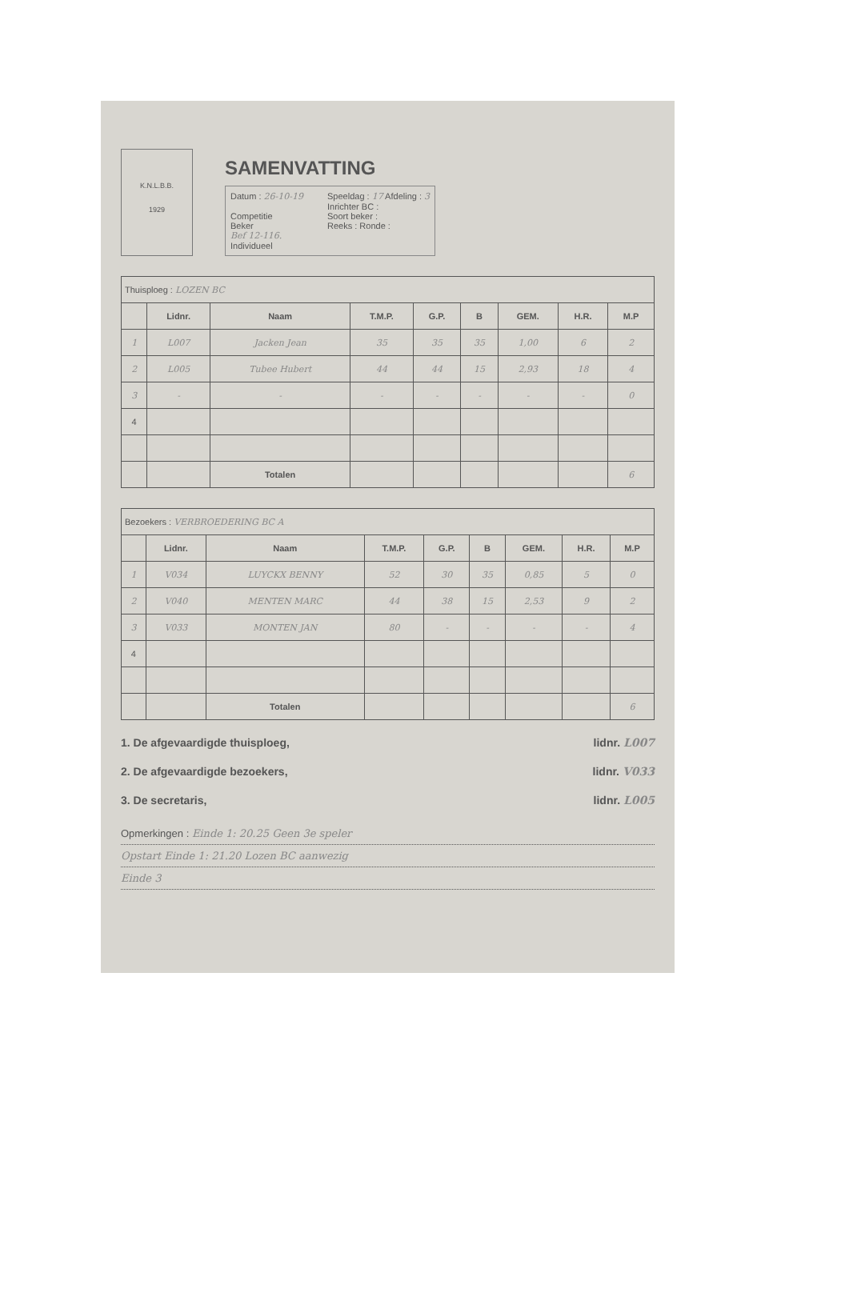K.N.L.B.B.
1929
SAMENVATTING
Datum : 26-10-19
Competitie
Beker
Bef 12-116.
Individueel
Speeldag : 17 Afdeling : 3
Inrichter BC :
Soort beker :
Reeks : Ronde :
| Thuisploeg : LOZEN BC | | | | | | | | |
| | Lidnr. | Naam | T.M.P. | G.P. | B | GEM. | H.R. | M.P |
| 1 | L007 | Jacken Jean | 35 | 35 | 35 | 1,00 | 6 | 2 |
| 2 | L005 | Tubee Hubert | 44 | 44 | 15 | 2,93 | 18 | 4 |
| 3 | - | - | - | - | - | - | - | 0 |
| 4 | | | | | | | | |
| | | Totalen | | | | | | 6 |
| Bezoekers : VERBROEDERING BC A | | | | | | | | |
| | Lidnr. | Naam | T.M.P. | G.P. | B | GEM. | H.R. | M.P |
| 1 | V034 | LUYCKX BENNY | 52 | 30 | 35 | 0,85 | 5 | 0 |
| 2 | V040 | MENTEN MARC | 44 | 38 | 15 | 2,53 | 9 | 2 |
| 3 | V033 | MONTEN JAN | 80 | - | - | - | - | 4 |
| 4 | | | | | | | | |
| | | Totalen | | | | | | 6 |
1. De afgevaardigde thuisploeg, lidnr. L007
2. De afgevaardigde bezoekers, lidnr. V033
3. De secretaris, lidnr. L005
Opmerkingen : Einde 1: 20.25 Geen 3e speler
Opstart Einde 1: 21.20 Lozen BC aanwezig
Einde 3